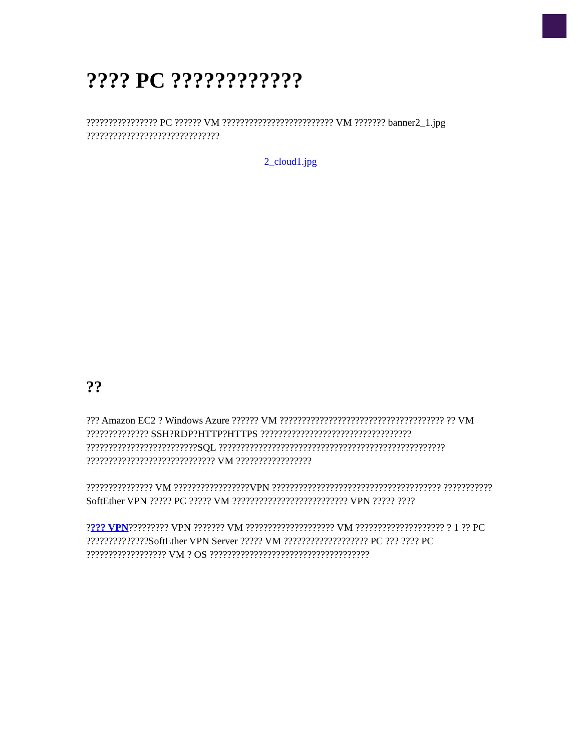???? PC ????????????
???????????????? PC ?????? VM ????????????????????????? VM ??????? banner2_1.jpg ??????????????????????????????
2_cloud1.jpg
??
??? Amazon EC2 ? Windows Azure ?????? VM ????????????????????????????????????? ?? VM ?????????????? SSH?RDP?HTTP?HTTPS ?????????????????????????????????? ?????????????????????????SQL ??????????????????????????????????????????????????? ????????????????????????????? VM ?????????????????
??????????????? VM ?????????????????VPN ?????????????????????????????????????? ???????????SoftEther VPN ????? PC ????? VM ?????????????????????????? VPN ????? ????
???? VPN????????? VPN ??????? VM ???????????????????? VM ???????????????????? ? 1 ?? PC ??????????????SoftEther VPN Server ????? VM ??????????????????? PC ??? ???? PC ?????????????????? VM ? OS ????????????????????????????????????